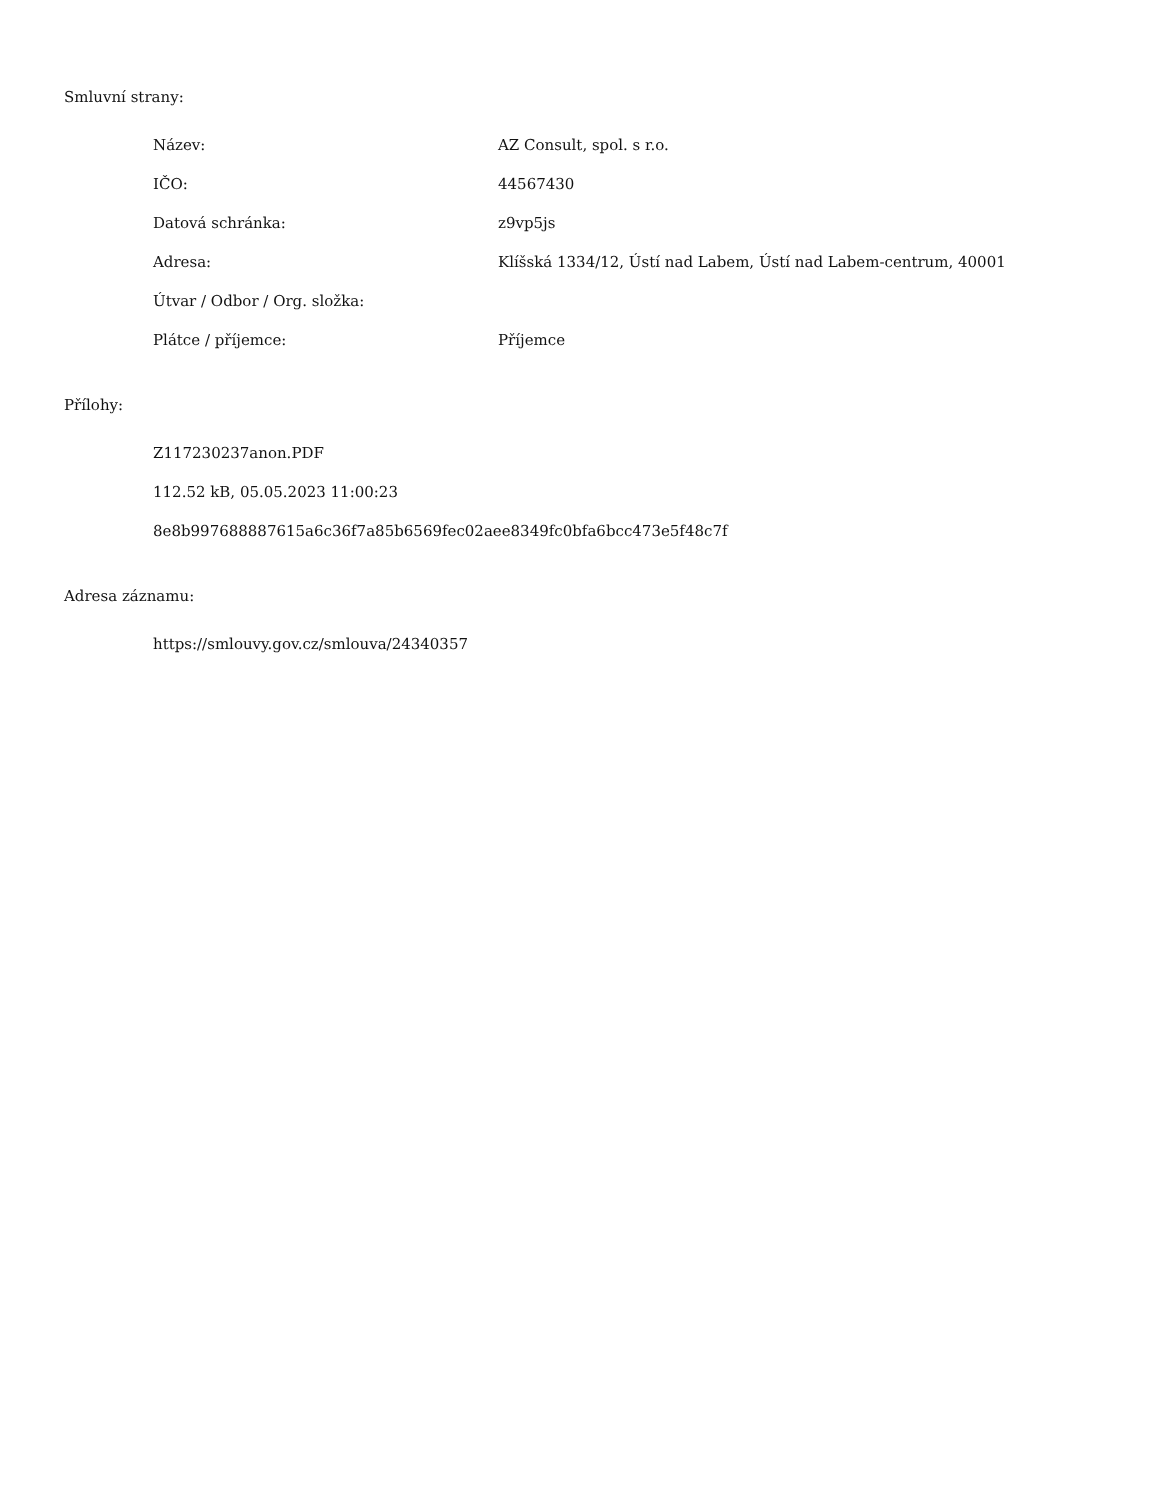Smluvní strany:
| Název: | AZ Consult, spol. s r.o. |
| IČO: | 44567430 |
| Datová schránka: | z9vp5js |
| Adresa: | Klíšská 1334/12, Ústí nad Labem, Ústí nad Labem-centrum, 40001 |
| Útvar / Odbor / Org. složka: | |
| Plátce / příjemce: | Příjemce |
Přílohy:
Z117230237anon.PDF
112.52 kB, 05.05.2023 11:00:23
8e8b997688887615a6c36f7a85b6569fec02aee8349fc0bfa6bcc473e5f48c7f
Adresa záznamu:
https://smlouvy.gov.cz/smlouva/24340357